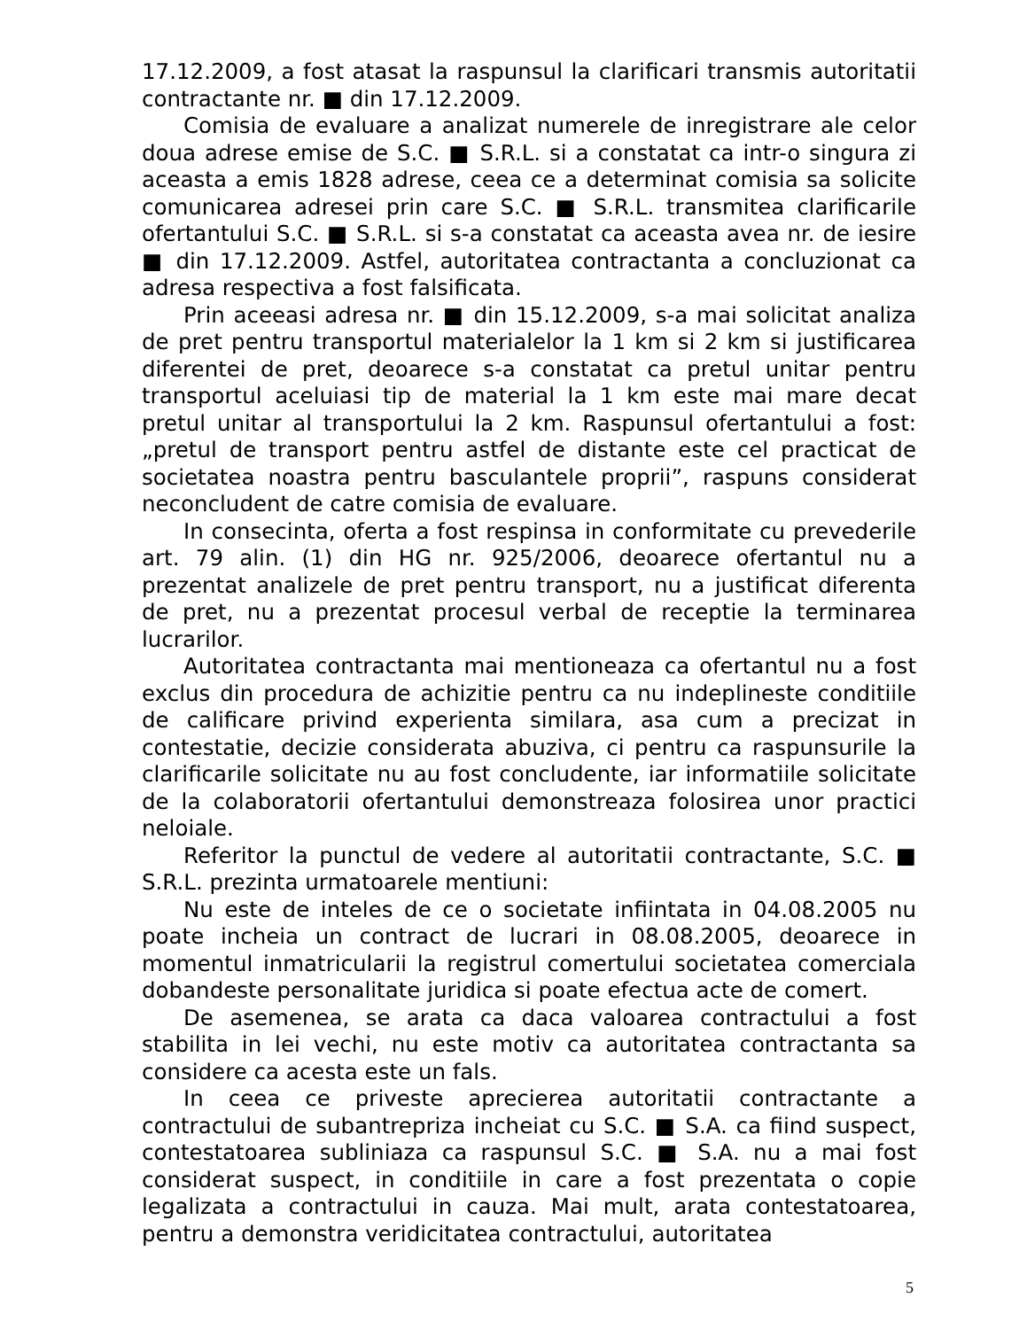17.12.2009, a fost atasat la raspunsul la clarificari transmis autoritatii contractante nr. ■ din 17.12.2009.
Comisia de evaluare a analizat numerele de inregistrare ale celor doua adrese emise de S.C. ■ S.R.L. si a constatat ca intr-o singura zi aceasta a emis 1828 adrese, ceea ce a determinat comisia sa solicite comunicarea adresei prin care S.C. ■ S.R.L. transmitea clarificarile ofertantului S.C. ■ S.R.L. si s-a constatat ca aceasta avea nr. de iesire ■ din 17.12.2009. Astfel, autoritatea contractanta a concluzionat ca adresa respectiva a fost falsificata.
Prin aceeasi adresa nr. ■ din 15.12.2009, s-a mai solicitat analiza de pret pentru transportul materialelor la 1 km si 2 km si justificarea diferentei de pret, deoarece s-a constatat ca pretul unitar pentru transportul aceluiasi tip de material la 1 km este mai mare decat pretul unitar al transportului la 2 km. Raspunsul ofertantului a fost: „pretul de transport pentru astfel de distante este cel practicat de societatea noastra pentru basculantele proprii”, raspuns considerat neconcludent de catre comisia de evaluare.
In consecinta, oferta a fost respinsa in conformitate cu prevederile art. 79 alin. (1) din HG nr. 925/2006, deoarece ofertantul nu a prezentat analizele de pret pentru transport, nu a justificat diferenta de pret, nu a prezentat procesul verbal de receptie la terminarea lucrarilor.
Autoritatea contractanta mai mentioneaza ca ofertantul nu a fost exclus din procedura de achizitie pentru ca nu indeplineste conditiile de calificare privind experienta similara, asa cum a precizat in contestatie, decizie considerata abuziva, ci pentru ca raspunsurile la clarificarile solicitate nu au fost concludente, iar informatiile solicitate de la colaboratorii ofertantului demonstreaza folosirea unor practici neloiale.
Referitor la punctul de vedere al autoritatii contractante, S.C. ■ S.R.L. prezinta urmatoarele mentiuni:
Nu este de inteles de ce o societate infiintata in 04.08.2005 nu poate incheia un contract de lucrari in 08.08.2005, deoarece in momentul inmatricularii la registrul comertului societatea comerciala dobandeste personalitate juridica si poate efectua acte de comert.
De asemenea, se arata ca daca valoarea contractului a fost stabilita in lei vechi, nu este motiv ca autoritatea contractanta sa considere ca acesta este un fals.
In ceea ce priveste aprecierea autoritatii contractante a contractului de subantrepriza incheiat cu S.C. ■ S.A. ca fiind suspect, contestatoarea subliniaza ca raspunsul S.C. ■ S.A. nu a mai fost considerat suspect, in conditiile in care a fost prezentata o copie legalizata a contractului in cauza. Mai mult, arata contestatoarea, pentru a demonstra veridicitatea contractului, autoritatea
5